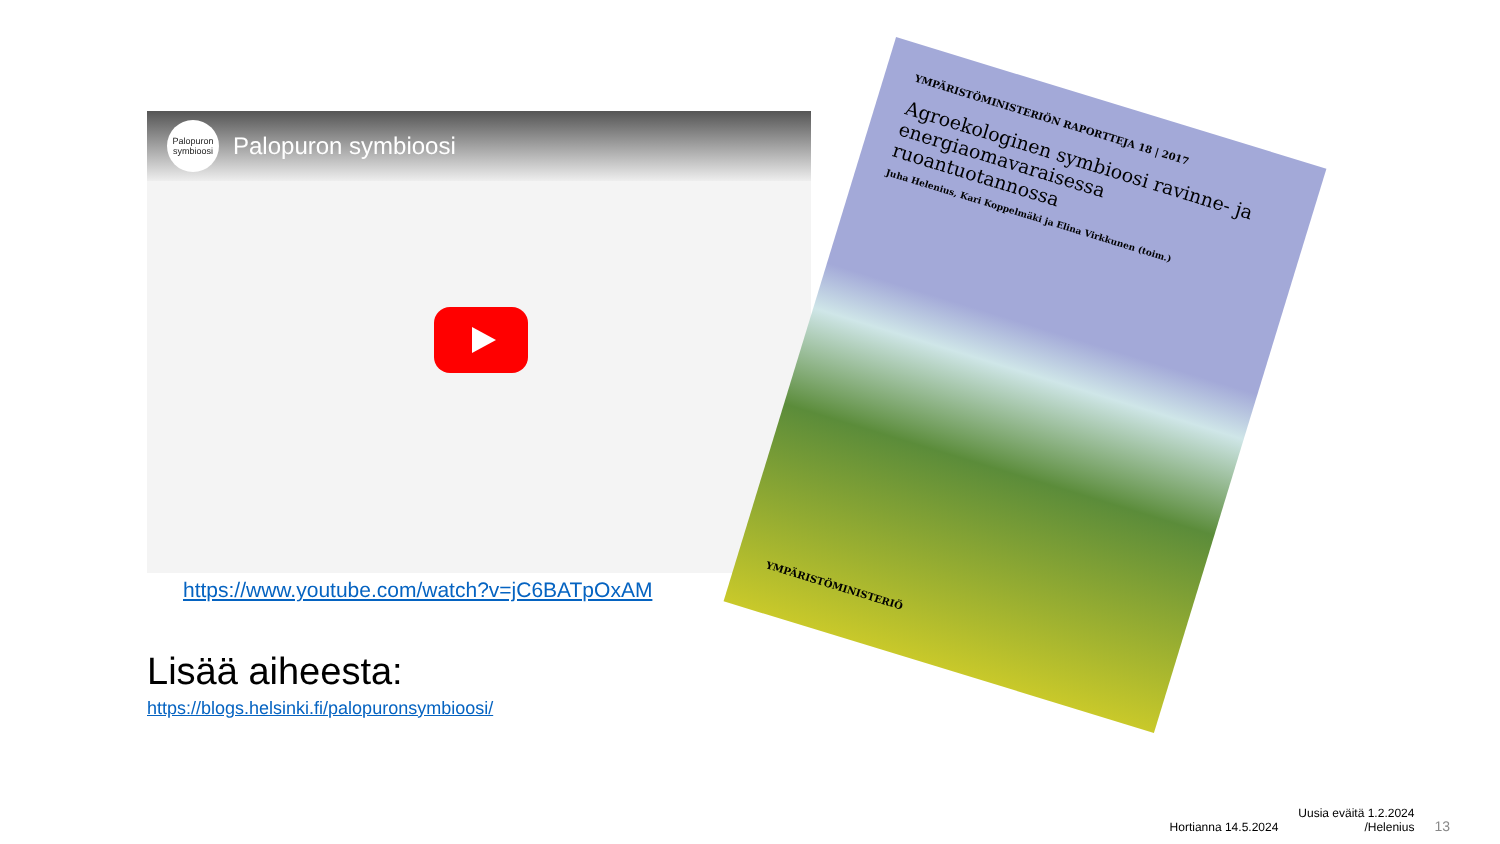Palopuron symbioosi
Palopuron symbioosi
https://www.youtube.com/watch?v=jC6BATpOxAM
Lisää aiheesta:
https://blogs.helsinki.fi/palopuronsymbioosi/
YMPÄRISTÖMINISTERIÖN RAPORTTEJA 18 | 2017
Agroekologinen symbioosi ravinne- ja energiaomavaraisessa ruoantuotannossa
Juha Helenius, Kari Koppelmäki ja Elina Virkkunen (toim.)
YMPÄRISTÖMINISTERIÖ
Hortianna 14.5.2024 Uusia eväitä 1.2.2024
/Helenius 13